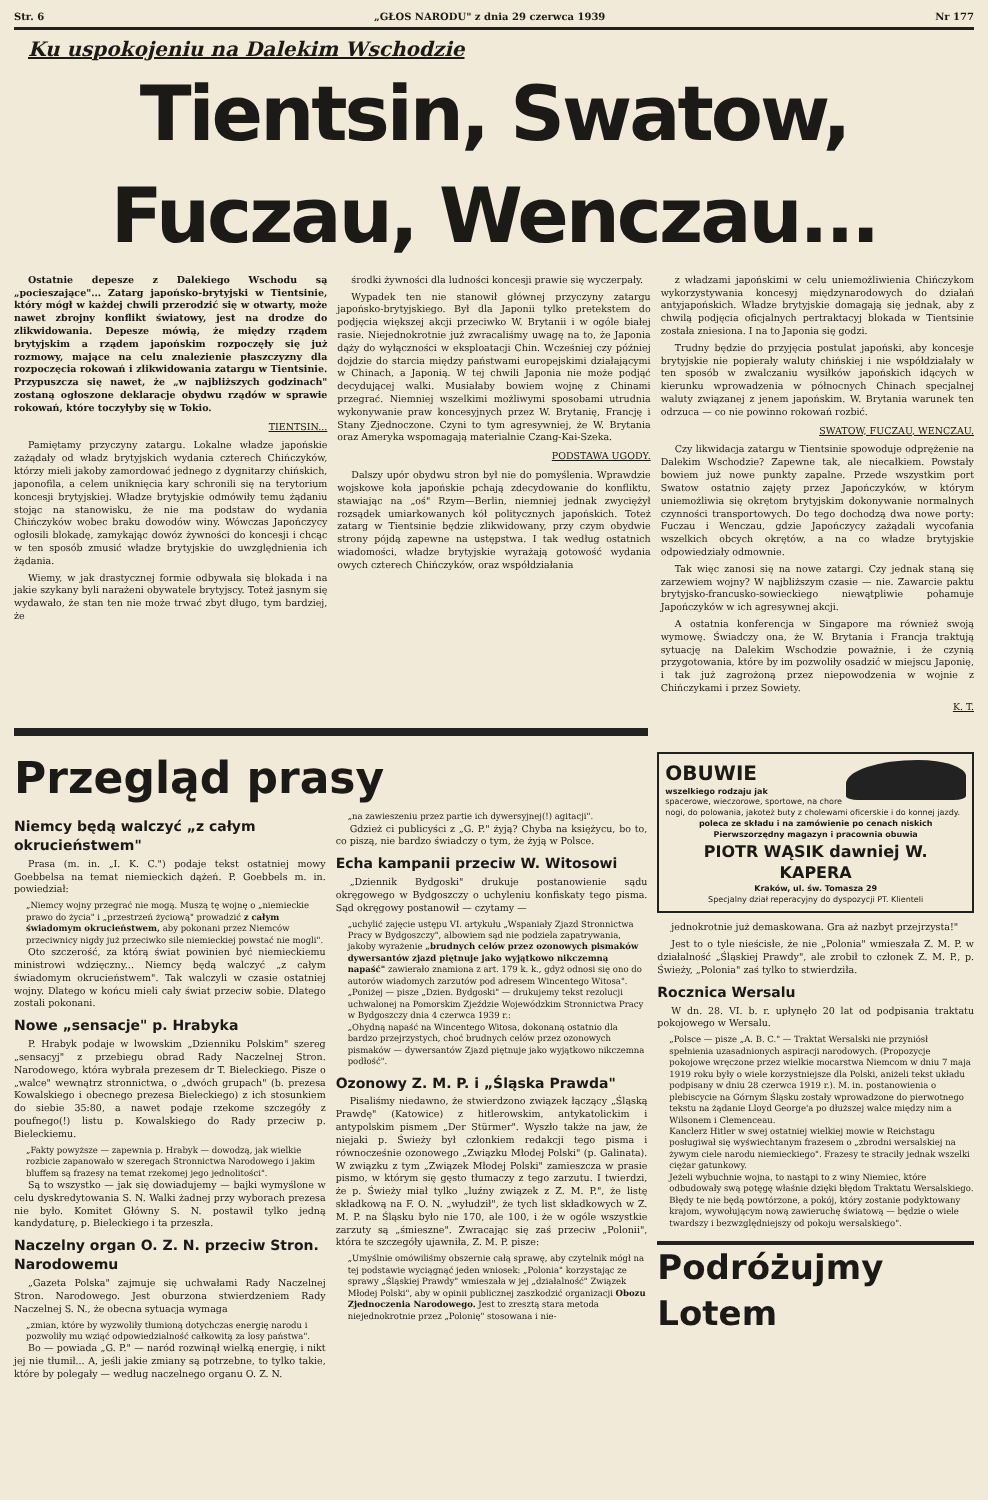Str. 6 „GŁOS NARODU" z dnia 29 czerwca 1939 Nr 177
Ku uspokojeniu na Dalekim Wschodzie
Tientsin, Swatow, Fuczau, Wenczau...
Ostatnie depesze z Dalekiego Wschodu są „pocieszające"... Zatarg japońsko-brytyjski w Tientsinie, który mógł w każdej chwili przerodzić się w otwarty, może nawet zbrojny konflikt światowy, jest na drodze do zlikwidowania. Depesze mówią, że między rządem brytyjskim a rządem japońskim rozpoczęły się już rozmowy, mające na celu znalezienie płaszczyzny dla rozpoczęcia rokowań i zlikwidowania zatargu w Tientsinie. Przypuszcza się nawet, że „w najbliższych godzinach" zostaną ogłoszone deklaracje obydwu rządów w sprawie rokowań, które toczyłyby się w Tokio.
TIENTSIN...
Pamiętamy przyczyny zatargu. Lokalne władze japońskie zażądały od władz brytyjskich wydania czterech Chińczyków, którzy mieli jakoby zamordować jednego z dygnitarzy chińskich, japonofila, a celem uniknięcia kary schronili się na terytorium koncesji brytyjskiej. Władze brytyjskie odmówiły temu żądaniu stojąc na stanowisku, że nie ma podstaw do wydania Chińczyków wobec braku dowodów winy. Wówczas Japończycy ogłosili blokadę, zamykając dowóz żywności do koncesji i chcąc w ten sposób zmusić władze brytyjskie do uwzględnienia ich żądania.
Wiemy, w jak drastycznej formie odbywała się blokada i na jakie szykany byli narażeni obywatele brytyjscy. Toteż jasnym się wydawało, że stan ten nie może trwać zbyt długo, tym bardziej, że
środki żywności dla ludności koncesji prawie się wyczerpały.
Wypadek ten nie stanowił głównej przyczyny zatargu japońsko-brytyjskiego. Był dla Japonii tylko pretekstem do podjęcia większej akcji przeciwko W. Brytanii i w ogóle białej rasie. Niejednokrotnie już zwracaliśmy uwagę na to, że Japonia dąży do wyłączności w eksploatacji Chin. Wcześniej czy później dojdzie do starcia między państwami europejskimi działającymi w Chinach, a Japonią. W tej chwili Japonia nie może podjąć decydującej walki. Musiałaby bowiem wojnę z Chinami przegrać. Niemniej wszelkimi możliwymi sposobami utrudnia wykonywanie praw koncesyjnych przez W. Brytanię, Francję i Stany Zjednoczone. Czyni to tym agresywniej, że W. Brytania oraz Ameryka wspomagają materialnie Czang-Kai-Szeka.
PODSTAWA UGODY.
Dalszy upór obydwu stron był nie do pomyślenia. Wprawdzie wojskowe koła japońskie pchają zdecydowanie do konfliktu, stawiając na „oś" Rzym—Berlin, niemniej jednak zwyciężył rozsądek umiarkowanych kół politycznych japońskich. Toteż zatarg w Tientsinie będzie zlikwidowany, przy czym obydwie strony pójdą zapewne na ustępstwa. I tak według ostatnich wiadomości, władze brytyjskie wyrażają gotowość wydania owych czterech Chińczyków, oraz współdziałania
z władzami japońskimi w celu uniemożliwienia Chińczykom wykorzystywania koncesyj międzynarodowych do działań antyjapońskich. Władze brytyjskie domagają się jednak, aby z chwilą podjęcia oficjalnych pertraktacyj blokada w Tientsinie została zniesiona. I na to Japonia się godzi.
Trudny będzie do przyjęcia postulat japoński, aby koncesje brytyjskie nie popierały waluty chińskiej i nie współdziałały w ten sposób w zwalczaniu wysiłków japońskich idących w kierunku wprowadzenia w północnych Chinach specjalnej waluty związanej z jenem japońskim. W. Brytania warunek ten odrzuca — co nie powinno rokowań rozbić.
SWATOW, FUCZAU, WENCZAU.
Czy likwidacja zatargu w Tientsinie spowoduje odprężenie na Dalekim Wschodzie? Zapewne tak, ale niecałkiem. Powstały bowiem już nowe punkty zapalne. Przede wszystkim port Swatow ostatnio zajęty przez Japończyków, w którym uniemożliwia się okrętom brytyjskim dokonywanie normalnych czynności transportowych. Do tego dochodzą dwa nowe porty: Fuczau i Wenczau, gdzie Japończycy zażądali wycofania wszelkich obcych okrętów, a na co władze brytyjskie odpowiedziały odmownie.
Tak więc zanosi się na nowe zatargi. Czy jednak staną się zarzewiem wojny? W najbliższym czasie — nie. Zawarcie paktu brytyjsko-francusko-sowieckiego niewątpliwie pohamuje Japończyków w ich agresywnej akcji.
A ostatnia konferencja w Singapore ma również swoją wymowę. Świadczy ona, że W. Brytania i Francja traktują sytuację na Dalekim Wschodzie poważnie, i że czynią przygotowania, które by im pozwoliły osadzić w miejscu Japonię, i tak już zagrożoną przez niepowodzenia w wojnie z Chińczykami i przez Sowiety.
K. T.
Przegląd prasy
Niemcy będą walczyć „z całym okrucieństwem"
Prasa (m. in. „I. K. C.") podaje tekst ostatniej mowy Goebbelsa na temat niemieckich dążeń. P. Goebbels m. in. powiedział:
„Niemcy wojny przegrać nie mogą. Muszą tę wojnę o „niemieckie prawo do życia" i „przestrzeń życiową" prowadzić z całym świadomym okrucieństwem, aby pokonani przez Niemców przeciwnicy nigdy już przeciwko sile niemieckiej powstać nie mogli".
Oto szczerość, za którą świat powinien być niemieckiemu ministrowi wdzięczny... Niemcy będą walczyć „z całym świadomym okrucieństwem". Tak walczyli w czasie ostatniej wojny. Dlatego w końcu mieli cały świat przeciw sobie. Dlatego zostali pokonani.
Nowe „sensacje" p. Hrabyka
P. Hrabyk podaje w lwowskim „Dzienniku Polskim" szereg „sensacyj" z przebiegu obrad Rady Naczelnej Stron. Narodowego, która wybrała prezesem dr T. Bieleckiego. Pisze o „walce" wewnątrz stronnictwa, o „dwóch grupach" (b. prezesa Kowalskiego i obecnego prezesa Bieleckiego) z ich stosunkiem do siebie 35:80, a nawet podaje rzekome szczegóły z poufnego(!) listu p. Kowalskiego do Rady przeciw p. Bieleckiemu.
„Fakty powyższe — zapewnia p. Hrabyk — dowodzą, jak wielkie rozbicie zapanowało w szeregach Stronnictwa Narodowego i jakim bluffem są frazesy na temat rzekomej jego jednolitości".
Są to wszystko — jak się dowiadujemy — bajki wymyślone w celu dyskredytowania S. N. Walki żadnej przy wyborach prezesa nie było. Komitet Główny S. N. postawił tylko jedną kandydaturę, p. Bieleckiego i ta przeszła.
Naczelny organ O. Z. N. przeciw Stron. Narodowemu
„Gazeta Polska" zajmuje się uchwałami Rady Naczelnej Stron. Narodowego. Jest oburzona stwierdzeniem Rady Naczelnej S. N., że obecna sytuacja wymaga
„zmian, które by wyzwoliły tłumioną dotychczas energię narodu i pozwoliły mu wziąć odpowiedzialność całkowitą za losy państwa".
Bo — powiada „G. P." — naród rozwinął wielką energię, i nikt jej nie tłumił... A, jeśli jakie zmiany są potrzebne, to tylko takie, które by polegały — według naczelnego organu O. Z. N.
„na zawieszeniu przez partie ich dywersyjnej(!) agitacji".
Gdzież ci publicyści z „G. P." żyją? Chyba na księżycu, bo to, co piszą, nie bardzo świadczy o tym, że żyją w Polsce.
Echa kampanii przeciw W. Witosowi
„Dziennik Bydgoski" drukuje postanowienie sądu okręgowego w Bydgoszczy o uchyleniu konfiskaty tego pisma. Sąd okręgowy postanowił — czytamy —
„uchylić zajęcie ustępu VI. artykułu „Wspaniały Zjazd Stronnictwa Pracy w Bydgoszczy", albowiem sąd nie podziela zapatrywania, jakoby wyrażenie „brudnych celów przez ozonowych pismaków dywersantów zjazd piętnuje jako wyjątkowo nikczemną napaść" zawierało znamiona z art. 179 k. k., gdyż odnosi się ono do autorów wiadomych zarzutów pod adresem Wincentego Witosa".
„Poniżej — pisze „Dzien. Bydgoski" — drukujemy tekst rezolucji uchwalonej na Pomorskim Zjeździe Wojewódzkim Stronnictwa Pracy w Bydgoszczy dnia 4 czerwca 1939 r.:
„Ohydną napaść na Wincentego Witosa, dokonaną ostatnio dla bardzo przejrzystych, choć brudnych celów przez ozonowych pismaków — dywersantów Zjazd piętnuje jako wyjątkowo nikczemna podłość".
Ozonowy Z. M. P. i „Śląska Prawda"
Pisaliśmy niedawno, że stwierdzono związek łączący „Śląską Prawdę" (Katowice) z hitlerowskim, antykatolickim i antypolskim pismem „Der Stürmer". Wyszło także na jaw, że niejaki p. Świeży był członkiem redakcji tego pisma i równocześnie ozonowego „Związku Młodej Polski" (p. Galinata). W związku z tym „Związek Młodej Polski" zamieszcza w prasie pismo, w którym się gęsto tłumaczy z tego zarzutu. I twierdzi, że p. Świeży miał tylko „luźny związek z Z. M. P.", że listę składkową na F. O. N. „wyłudził", że tych list składkowych w Z. M. P. na Śląsku było nie 170, ale 100, i że w ogóle wszystkie zarzuty są „śmieszne". Zwracając się zaś przeciw „Polonii", która te szczegóły ujawniła, Z. M. P. pisze:
„Umyślnie omówiliśmy obszernie całą sprawę, aby czytelnik mógł na tej podstawie wyciągnąć jeden wniosek: „Polonia" korzystając ze sprawy „Śląskiej Prawdy" wmieszała w jej „działalność" Związek Młodej Polski", aby w opinii publicznej zaszkodzić organizacji Obozu Zjednoczenia Narodowego. Jest to zresztą stara metoda niejednokrotnie przez „Polonię" stosowana i nie-
OBUWIE
wszelkiego rodzaju jak
spacerowe, wieczorowe, sportowe, na chore nogi, do polowania, jakoteż buty z cholewami oficerskie i do konnej jazdy.
poleca ze składu i na zamówienie po cenach niskich
Pierwszorzędny magazyn i pracownia obuwia
PIOTR WĄSIK dawniej W. KAPERA
Kraków, ul. św. Tomasza 29
Specjalny dział reperacyjny do dyspozycji PT. Klienteli
jednokrotnie już demaskowana. Gra aż nazbyt przejrzysta!"
Jest to o tyle nieścisłe, że nie „Polonia" wmieszała Z. M. P. w działalność „Śląskiej Prawdy", ale zrobił to członek Z. M. P., p. Świeży, „Polonia" zaś tylko to stwierdziła.
Rocznica Wersalu
W dn. 28. VI. b. r. upłynęło 20 lat od podpisania traktatu pokojowego w Wersalu.
„Polsce — pisze „A. B. C." — Traktat Wersalski nie przyniósł spełnienia uzasadnionych aspiracji narodowych. (Propozycje pokojowe wręczone przez wielkie mocarstwa Niemcom w dniu 7 maja 1919 roku były o wiele korzystniejsze dla Polski, aniżeli tekst układu podpisany w dniu 28 czerwca 1919 r.). M. in. postanowienia o plebiscycie na Górnym Śląsku zostały wprowadzone do pierwotnego tekstu na żądanie Lloyd George'a po dłuższej walce między nim a Wilsonem i Clemenceau.
Kanclerz Hitler w swej ostatniej wielkiej mowie w Reichstagu posługiwał się wyświechtanym frazesem o „zbrodni wersalskiej na żywym ciele narodu niemieckiego". Frazesy te straciły jednak wszelki ciężar gatunkowy.
Jeżeli wybuchnie wojna, to nastąpi to z winy Niemiec, które odbudowały swą potęgę właśnie dzięki błędom Traktatu Wersalskiego. Błędy te nie będą powtórzone, a pokój, który zostanie podyktowany krajom, wywołującym nową zawieruchę światową — będzie o wiele twardszy i bezwzględniejszy od pokoju wersalskiego".
Podróżujmy Lotem